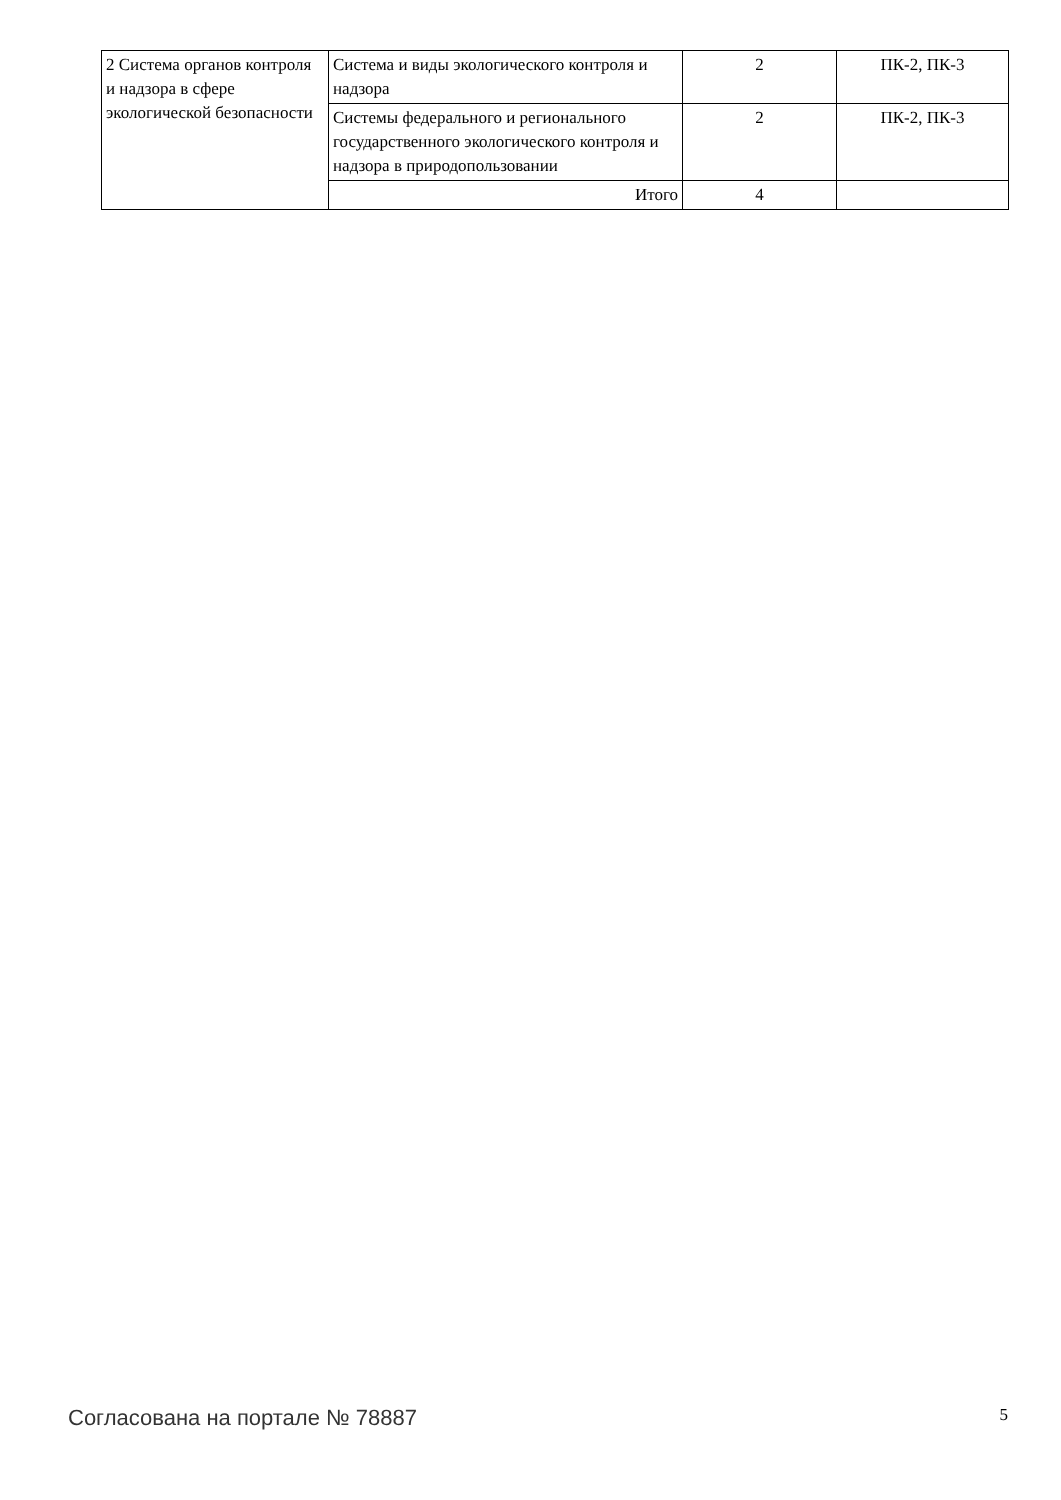| 2 Система органов контроля и надзора в сфере экологической безопасности | Система и виды экологического контроля и надзора | 2 | ПК-2, ПК-3 |
| | Системы федерального и регионального государственного экологического контроля и надзора в природопользовании | 2 | ПК-2, ПК-3 |
| | Итого | 4 | |
Согласована на портале № 78887 5